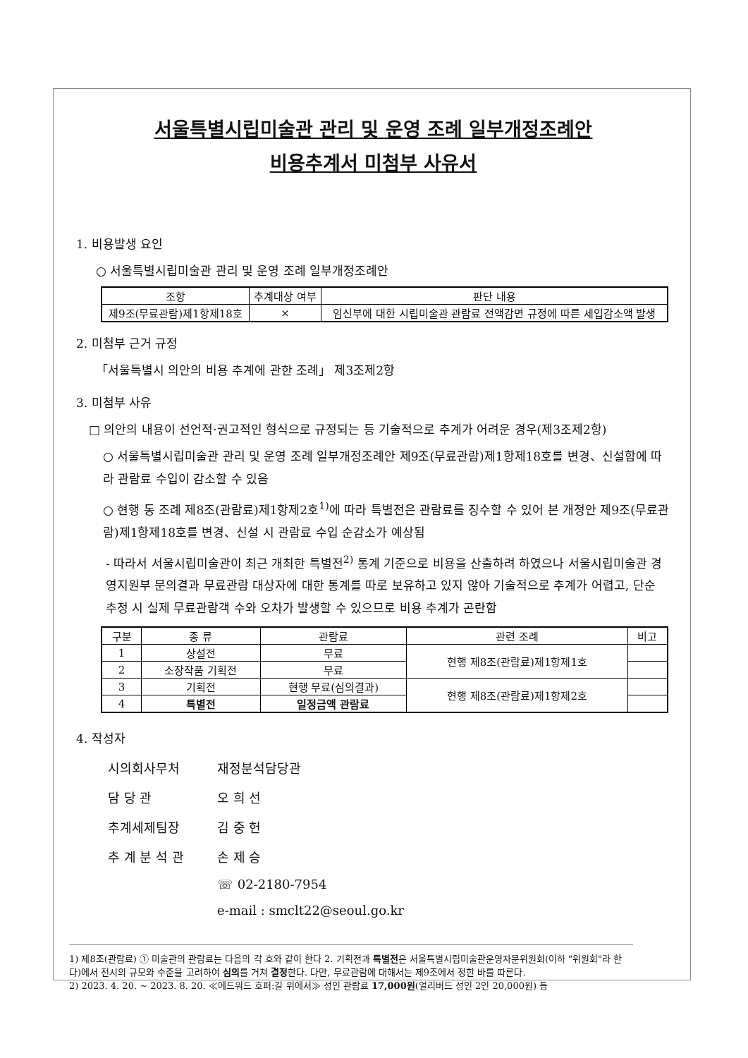서울특별시립미술관 관리 및 운영 조례 일부개정조례안
비용추계서 미첨부 사유서
1. 비용발생 요인
○ 서울특별시립미술관 관리 및 운영 조례 일부개정조례안
| 조항 | 추계대상 여부 | 판단 내용 |
| --- | --- | --- |
| 제9조(무료관람)제1항제18호 | × | 임신부에 대한 시립미술관 관람료 전액감면 규정에 따른 세입감소액 발생 |
2. 미첨부 근거 규정
「서울특별시 의안의 비용 추계에 관한 조례」 제3조제2항
3. 미첨부 사유
□ 의안의 내용이 선언적·권고적인 형식으로 규정되는 등 기술적으로 추계가 어려운 경우(제3조제2항)
○ 서울특별시립미술관 관리 및 운영 조례 일부개정조례안 제9조(무료관람)제1항제18호를 변경、신설함에 따라 관람료 수입이 감소할 수 있음
○ 현행 동 조례 제8조(관람료)제1항제2호<sup>1)</sup>에 따라 특별전은 관람료를 징수할 수 있어 본 개정안 제9조(무료관람)제1항제18호를 변경、신설 시 관람료 수입 순감소가 예상됨
- 따라서 서울시립미술관이 최근 개최한 특별전<sup>2)</sup> 통계 기준으로 비용을 산출하려 하였으나 서울시립미술관 경영지원부 문의결과 무료관람 대상자에 대한 통계를 따로 보유하고 있지 않아 기술적으로 추계가 어렵고, 단순 추정 시 실제 무료관람객 수와 오차가 발생할 수 있으므로 비용 추계가 곤란함
| 구분 | 종 류 | 관람료 | 관련 조례 | 비고 |
| --- | --- | --- | --- | --- |
| 1 | 상설전 | 무료 | 현행 제8조(관람료)제1항제1호 | |
| 2 | 소장작품 기획전 | 무료 | | |
| 3 | 기획전 | 현행 무료(심의결과) | 현행 제8조(관람료)제1항제2호 | |
| 4 | 특별전 | 일정금액 관람료 | | |
4. 작성자
| 시의회사무처 | 재정분석담당관 |
| 담 당 관 | 오 희 선 |
| 추계세제팀장 | 김 중 헌 |
| 추 계 분 석 관 | 손 제 승 |
| | ☏ 02-2180-7954 |
| | e-mail : smclt22@seoul.go.kr |
1) 제8조(관람료) ① 미술관의 관람료는 다음의 각 호와 같이 한다 2. 기획전과 특별전은 서울특별시립미술관운영자문위원회(이하 "위원회"라 한다)에서 전시의 규모와 수준을 고려하여 심의를 거쳐 결정한다. 다만, 무료관람에 대해서는 제9조에서 정한 바를 따른다.
2) 2023. 4. 20. ~ 2023. 8. 20. ≪에드워드 호퍼:길 위에서≫ 성인 관람료 17,000원(얼리버드 성인 2인 20,000원) 등